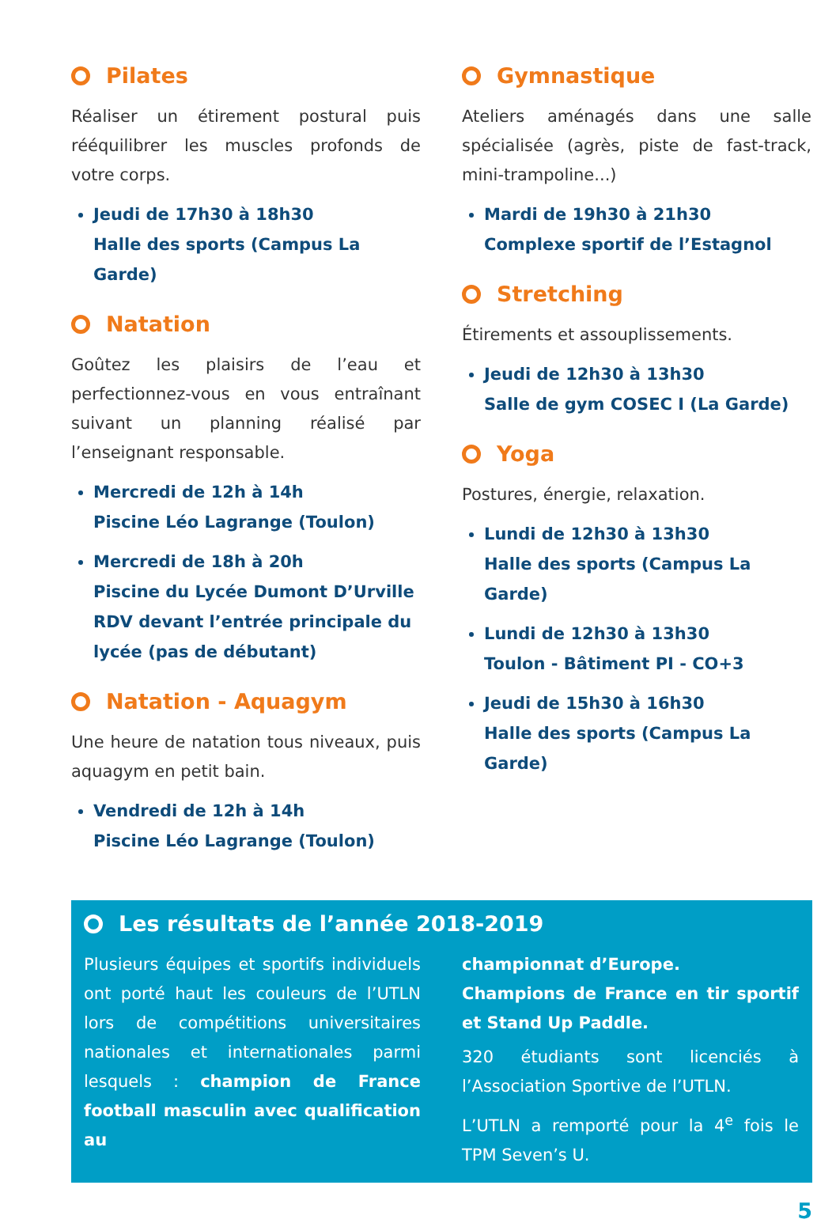Pilates
Réaliser un étirement postural puis rééquilibrer les muscles profonds de votre corps.
Jeudi de 17h30 à 18h30
Halle des sports (Campus La Garde)
Natation
Goûtez les plaisirs de l’eau et perfectionnez-vous en vous entraînant suivant un planning réalisé par l’enseignant responsable.
Mercredi de 12h à 14h
Piscine Léo Lagrange (Toulon)
Mercredi de 18h à 20h
Piscine du Lycée Dumont D’Urville RDV devant l’entrée principale du lycée (pas de débutant)
Natation - Aquagym
Une heure de natation tous niveaux, puis aquagym en petit bain.
Vendredi de 12h à 14h
Piscine Léo Lagrange (Toulon)
Gymnastique
Ateliers aménagés dans une salle spécialisée (agrès, piste de fast-track, mini-trampoline...)
Mardi de 19h30 à 21h30
Complexe sportif de l’Estagnol
Stretching
Étirements et assouplissements.
Jeudi de 12h30 à 13h30
Salle de gym COSEC I (La Garde)
Yoga
Postures, énergie, relaxation.
Lundi de 12h30 à 13h30
Halle des sports (Campus La Garde)
Lundi de 12h30 à 13h30
Toulon - Bâtiment PI - CO+3
Jeudi de 15h30 à 16h30
Halle des sports (Campus La Garde)
Les résultats de l’année 2018-2019
Plusieurs équipes et sportifs individuels ont porté haut les couleurs de l’UTLN lors de compétitions universitaires nationales et internationales parmi lesquels : champion de France football masculin avec qualification au
championnat d’Europe.
Champions de France en tir sportif et Stand Up Paddle.
320 étudiants sont licenciés à l’Association Sportive de l’UTLN.
L’UTLN a remporté pour la 4<sup>e</sup> fois le TPM Seven’s U.
5